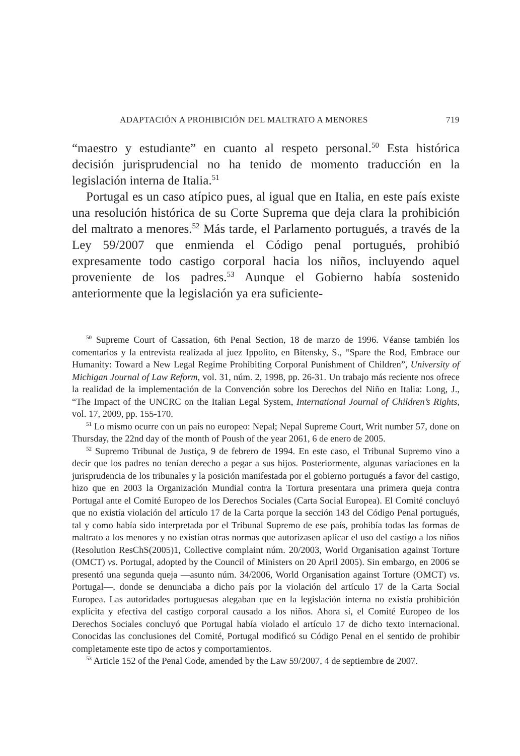ADAPTACIÓN A PROHIBICIÓN DEL MALTRATO A MENORES 719
“maestro y estudiante” en cuanto al respeto personal.<sup>50</sup> Esta histórica decisión jurisprudencial no ha tenido de momento traducción en la legislación interna de Italia.<sup>51</sup>
Portugal es un caso atípico pues, al igual que en Italia, en este país existe una resolución histórica de su Corte Suprema que deja clara la prohibición del maltrato a menores.<sup>52</sup> Más tarde, el Parlamento portugués, a través de la Ley 59/2007 que enmienda el Código penal portugués, prohibió expresamente todo castigo corporal hacia los niños, incluyendo aquel proveniente de los padres.<sup>53</sup> Aunque el Gobierno había sostenido anteriormente que la legislación ya era suficiente-
<sup>50</sup> Supreme Court of Cassation, 6th Penal Section, 18 de marzo de 1996. Véanse también los comentarios y la entrevista realizada al juez Ippolito, en Bitensky, S., “Spare the Rod, Embrace our Humanity: Toward a New Legal Regime Prohibiting Corporal Punishment of Children”, University of Michigan Journal of Law Reform, vol. 31, núm. 2, 1998, pp. 26-31. Un trabajo más reciente nos ofrece la realidad de la implementación de la Convención sobre los Derechos del Niño en Italia: Long, J., “The Impact of the UNCRC on the Italian Legal System, International Journal of Children’s Rights, vol. 17, 2009, pp. 155-170.
<sup>51</sup> Lo mismo ocurre con un país no europeo: Nepal; Nepal Supreme Court, Writ number 57, done on Thursday, the 22nd day of the month of Poush of the year 2061, 6 de enero de 2005.
<sup>52</sup> Supremo Tribunal de Justiça, 9 de febrero de 1994. En este caso, el Tribunal Supremo vino a decir que los padres no tenían derecho a pegar a sus hijos. Posteriormente, algunas variaciones en la jurisprudencia de los tribunales y la posición manifestada por el gobierno portugués a favor del castigo, hizo que en 2003 la Organización Mundial contra la Tortura presentara una primera queja contra Portugal ante el Comité Europeo de los Derechos Sociales (Carta Social Europea). El Comité concluyó que no existía violación del artículo 17 de la Carta porque la sección 143 del Código Penal portugués, tal y como había sido interpretada por el Tribunal Supremo de ese país, prohibía todas las formas de maltrato a los menores y no existían otras normas que autorizasen aplicar el uso del castigo a los niños (Resolution ResChS(2005)1, Collective complaint núm. 20/2003, World Organisation against Torture (OMCT) vs. Portugal, adopted by the Council of Ministers on 20 April 2005). Sin embargo, en 2006 se presentó una segunda queja —asunto núm. 34/2006, World Organisation against Torture (OMCT) vs. Portugal—, donde se denunciaba a dicho país por la violación del artículo 17 de la Carta Social Europea. Las autoridades portuguesas alegaban que en la legislación interna no existía prohibición explícita y efectiva del castigo corporal causado a los niños. Ahora sí, el Comité Europeo de los Derechos Sociales concluyó que Portugal había violado el artículo 17 de dicho texto internacional. Conocidas las conclusiones del Comité, Portugal modificó su Código Penal en el sentido de prohibir completamente este tipo de actos y comportamientos.
<sup>53</sup> Article 152 of the Penal Code, amended by the Law 59/2007, 4 de septiembre de 2007.